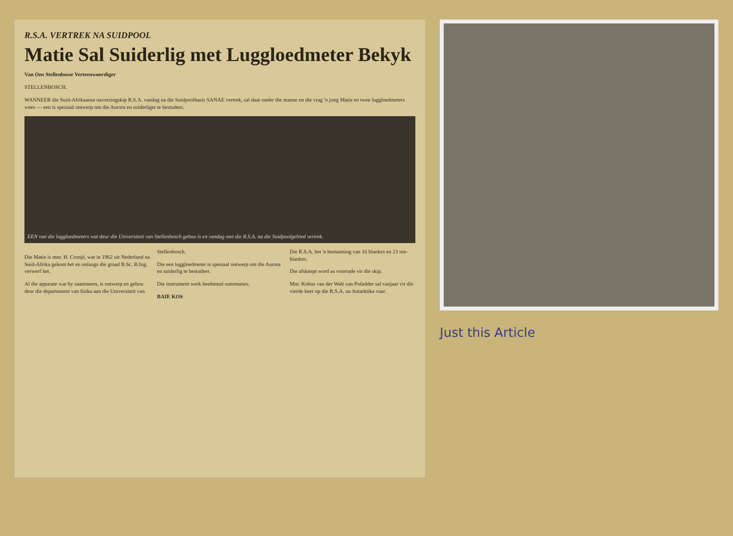R.S.A. VERTREK NA SUIDPOOL
Matie Sal Suiderlig met Luggloedmeter Bekyk
Van Ons Stellenbosse Verteenwoordiger
STELLENBOSCH.
WANNEER die Suid-Afrikaanse navorsingskip R.S.A. vandag na die Suidpoolbasis SANAE vertrek, sal daar onder die manne en die vrag 'n jong Matie en twee luggloedmeters wees — een is spesiaal ontwerp om die Aurora en suiderligte te bestudeer.
EEN van die luggloedmeters wat deur die Universiteit van Stellenbosch gebou is en vandag met die R.S.A. na die Suidpoolgebied vertrek.
Die Matie is mnr. H. Cronjé, wat in 1962 uit Nederland na Suid-Afrika gekom het en onlangs die graad B.Sc. B.Ing. verwerf het.
Al die apparate wat hy saamneem, is ontwerp en gebou deur die departement van fisika aan die Universiteit van Stellenbosch.
Die een luggloedmeter is spesiaal ontwerp om die Aurora en suiderlig te bestudeer.
Die instrument werk heeltemal outomaties.
BAIE KOS
Die R.S.A. het 'n bemanning van 16 blankes en 23 nie-blankes.
Die afskeept word as voorrade vir die skip.
Mnr. Kobus van der Walt van Pofadder sal vanjaar vir die vierde keer op die R.S.A. na Antarktika vaar.
Just this Article